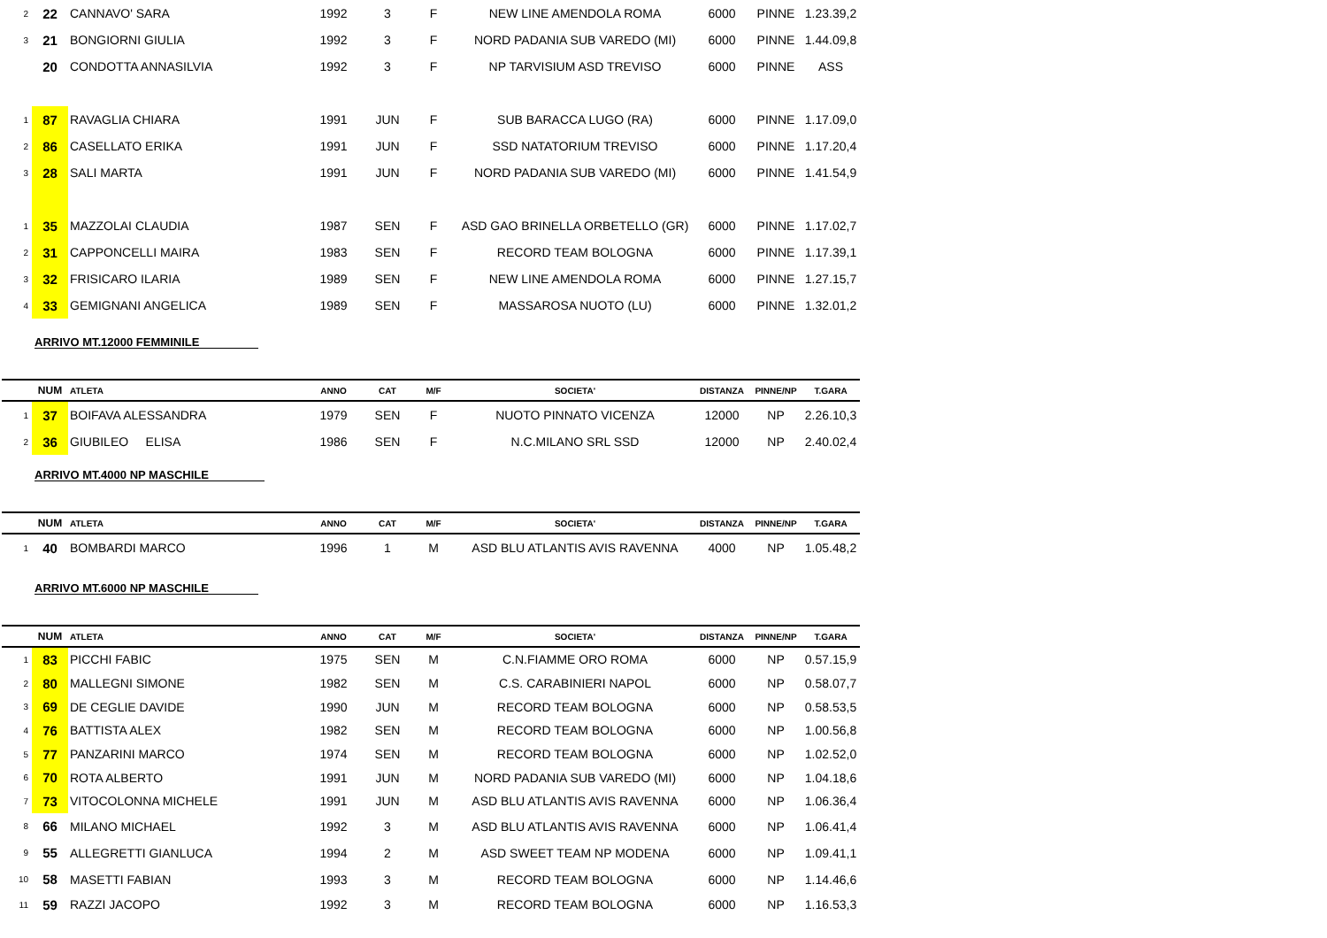| 2 | 22 | CANNAVO' SARA | 1992 | 3 | F | NEW LINE AMENDOLA ROMA | 6000 | PINNE | 1.23.39,2 |
| 3 | 21 | BONGIORNI GIULIA | 1992 | 3 | F | NORD PADANIA SUB VAREDO (MI) | 6000 | PINNE | 1.44.09,8 |
| | 20 | CONDOTTA ANNASILVIA | 1992 | 3 | F | NP TARVISIUM ASD TREVISO | 6000 | PINNE | ASS |
| 1 | 87 | RAVAGLIA CHIARA | 1991 | JUN | F | SUB BARACCA LUGO (RA) | 6000 | PINNE | 1.17.09,0 |
| 2 | 86 | CASELLATO ERIKA | 1991 | JUN | F | SSD NATATORIUM TREVISO | 6000 | PINNE | 1.17.20,4 |
| 3 | 28 | SALI MARTA | 1991 | JUN | F | NORD PADANIA SUB VAREDO (MI) | 6000 | PINNE | 1.41.54,9 |
| 1 | 35 | MAZZOLAI CLAUDIA | 1987 | SEN | F | ASD GAO BRINELLA ORBETELLO (GR) | 6000 | PINNE | 1.17.02,7 |
| 2 | 31 | CAPPONCELLI MAIRA | 1983 | SEN | F | RECORD TEAM BOLOGNA | 6000 | PINNE | 1.17.39,1 |
| 3 | 32 | FRISICARO ILARIA | 1989 | SEN | F | NEW LINE AMENDOLA ROMA | 6000 | PINNE | 1.27.15,7 |
| 4 | 33 | GEMIGNANI ANGELICA | 1989 | SEN | F | MASSAROSA NUOTO (LU) | 6000 | PINNE | 1.32.01,2 |
ARRIVO MT.12000 FEMMINILE
| | NUM | ATLETA | ANNO | CAT | M/F | SOCIETA' | DISTANZA | PINNE/NP | T.GARA |
| --- | --- | --- | --- | --- | --- | --- | --- | --- | --- |
| 1 | 37 | BOIFAVA ALESSANDRA | 1979 | SEN | F | NUOTO PINNATO VICENZA | 12000 | NP | 2.26.10,3 |
| 2 | 36 | GIUBILEO ELISA | 1986 | SEN | F | N.C.MILANO SRL SSD | 12000 | NP | 2.40.02,4 |
ARRIVO MT.4000 NP MASCHILE
| | NUM | ATLETA | ANNO | CAT | M/F | SOCIETA' | DISTANZA | PINNE/NP | T.GARA |
| --- | --- | --- | --- | --- | --- | --- | --- | --- | --- |
| 1 | 40 | BOMBARDI MARCO | 1996 | 1 | M | ASD BLU ATLANTIS AVIS RAVENNA | 4000 | NP | 1.05.48,2 |
ARRIVO MT.6000 NP MASCHILE
| | NUM | ATLETA | ANNO | CAT | M/F | SOCIETA' | DISTANZA | PINNE/NP | T.GARA |
| --- | --- | --- | --- | --- | --- | --- | --- | --- | --- |
| 1 | 83 | PICCHI FABIC | 1975 | SEN | M | C.N.FIAMME ORO ROMA | 6000 | NP | 0.57.15,9 |
| 2 | 80 | MALLEGNI SIMONE | 1982 | SEN | M | C.S. CARABINIERI NAPOL | 6000 | NP | 0.58.07,7 |
| 3 | 69 | DE CEGLIE DAVIDE | 1990 | JUN | M | RECORD TEAM BOLOGNA | 6000 | NP | 0.58.53,5 |
| 4 | 76 | BATTISTA ALEX | 1982 | SEN | M | RECORD TEAM BOLOGNA | 6000 | NP | 1.00.56,8 |
| 5 | 77 | PANZARINI MARCO | 1974 | SEN | M | RECORD TEAM BOLOGNA | 6000 | NP | 1.02.52,0 |
| 6 | 70 | ROTA ALBERTO | 1991 | JUN | M | NORD PADANIA SUB VAREDO (MI) | 6000 | NP | 1.04.18,6 |
| 7 | 73 | VITOCOLONNA MICHELE | 1991 | JUN | M | ASD BLU ATLANTIS AVIS RAVENNA | 6000 | NP | 1.06.36,4 |
| 8 | 66 | MILANO MICHAEL | 1992 | 3 | M | ASD BLU ATLANTIS AVIS RAVENNA | 6000 | NP | 1.06.41,4 |
| 9 | 55 | ALLEGRETTI GIANLUCA | 1994 | 2 | M | ASD SWEET TEAM NP MODENA | 6000 | NP | 1.09.41,1 |
| 10 | 58 | MASETTI FABIAN | 1993 | 3 | M | RECORD TEAM BOLOGNA | 6000 | NP | 1.14.46,6 |
| 11 | 59 | RAZZI JACOPO | 1992 | 3 | M | RECORD TEAM BOLOGNA | 6000 | NP | 1.16.53,3 |